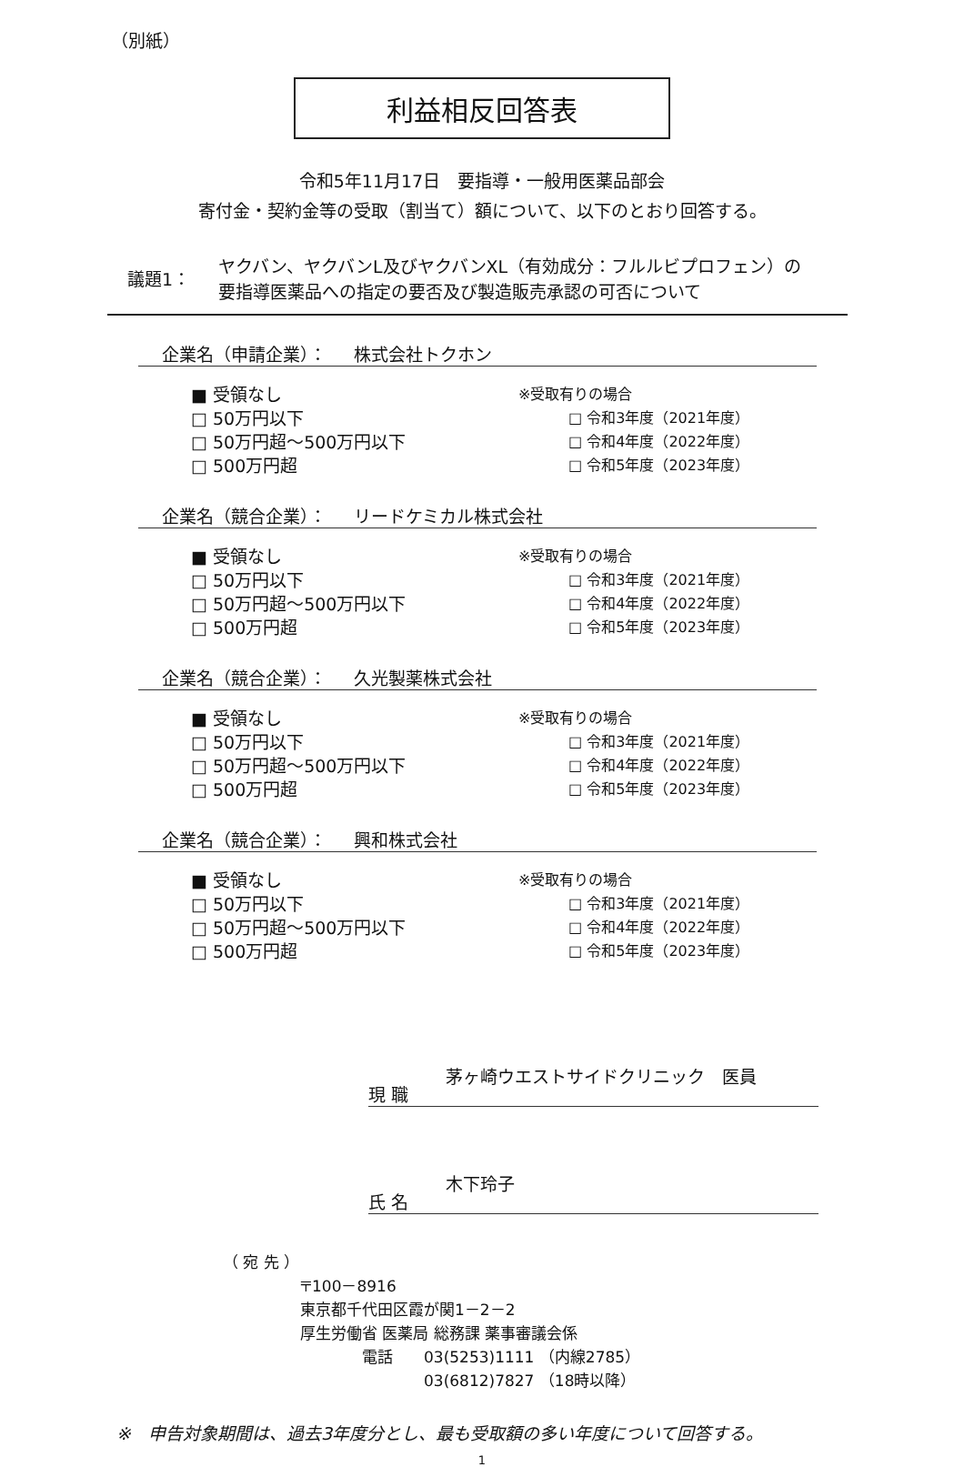（別紙）
利益相反回答表
令和5年11月17日　要指導・一般用医薬品部会
寄付金・契約金等の受取（割当て）額について、以下のとおり回答する。
議題1：
ヤクバン、ヤクバンL及びヤクバンXL（有効成分：フルルビプロフェン）の
要指導医薬品への指定の要否及び製造販売承認の可否について
企業名（申請企業）： 株式会社トクホン
■ 受領なし
□ 50万円以下
□ 50万円超～500万円以下
□ 500万円超
※受取有りの場合
□ 令和3年度（2021年度）
□ 令和4年度（2022年度）
□ 令和5年度（2023年度）
企業名（競合企業）： リードケミカル株式会社
■ 受領なし
□ 50万円以下
□ 50万円超～500万円以下
□ 500万円超
※受取有りの場合
□ 令和3年度（2021年度）
□ 令和4年度（2022年度）
□ 令和5年度（2023年度）
企業名（競合企業）： 久光製薬株式会社
■ 受領なし
□ 50万円以下
□ 50万円超～500万円以下
□ 500万円超
※受取有りの場合
□ 令和3年度（2021年度）
□ 令和4年度（2022年度）
□ 令和5年度（2023年度）
企業名（競合企業）： 興和株式会社
■ 受領なし
□ 50万円以下
□ 50万円超～500万円以下
□ 500万円超
※受取有りの場合
□ 令和3年度（2021年度）
□ 令和4年度（2022年度）
□ 令和5年度（2023年度）
現 職
茅ヶ崎ウエストサイドクリニック　医員
氏 名
木下玲子
（ 宛 先 ）
〒100－8916
東京都千代田区霞が関1－2－2
厚生労働省 医薬局 総務課 薬事審議会係
　　　　電話　　03(5253)1111 （内線2785）
　　　　　　　　03(6812)7827 （18時以降）
※　申告対象期間は、過去3年度分とし、最も受取額の多い年度について回答する。
1